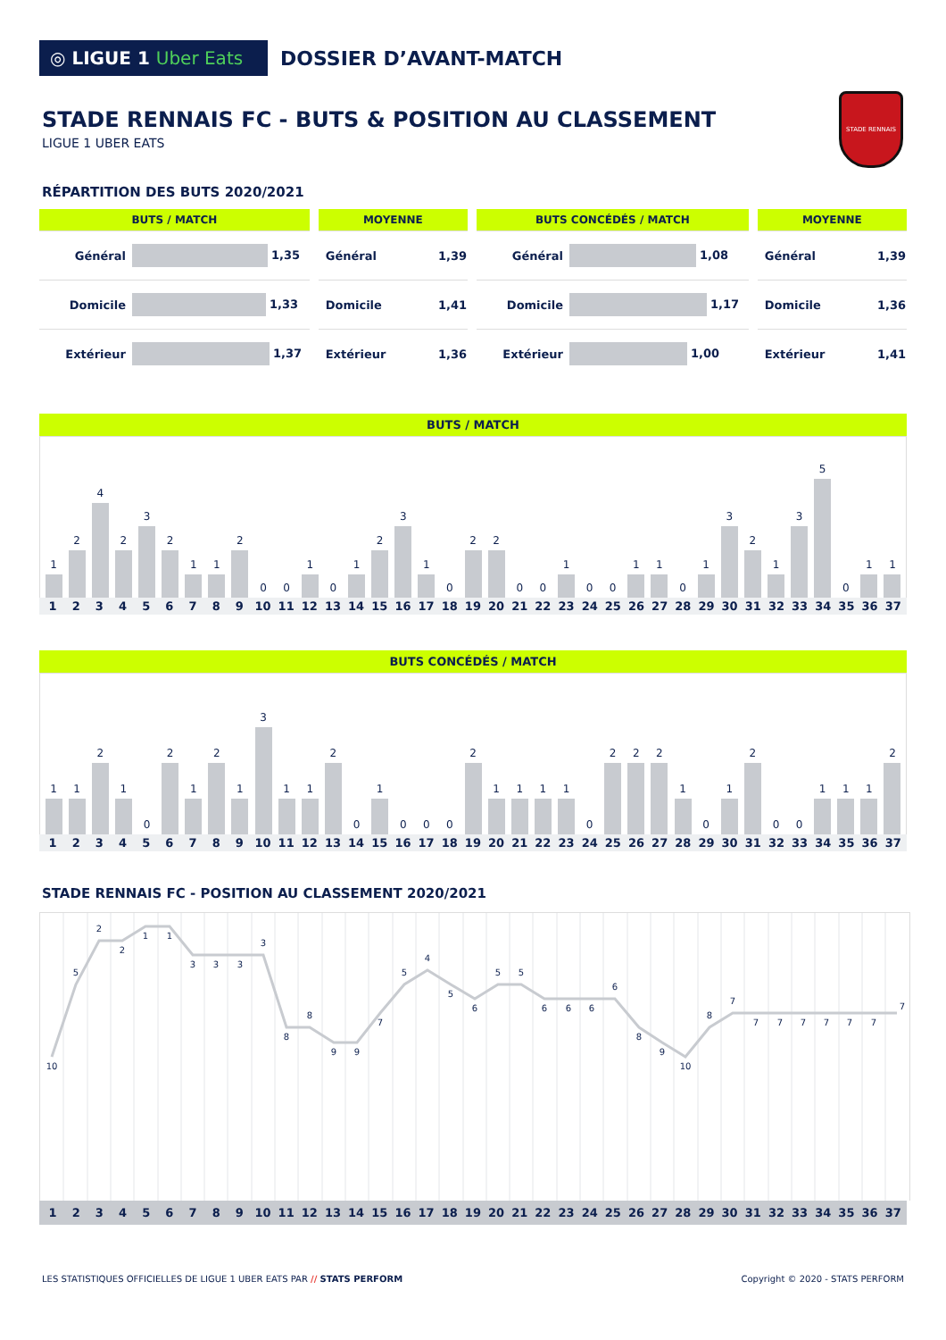◎ LIGUE 1 Uber Eats
DOSSIER D’AVANT-MATCH
STADE RENNAIS
STADE RENNAIS FC - BUTS & POSITION AU CLASSEMENT
LIGUE 1 UBER EATS
RÉPARTITION DES BUTS 2020/2021
| BUTS / MATCH | |
| --- | --- |
| Général | 1,35 |
| Domicile | 1,33 |
| Extérieur | 1,37 |
| MOYENNE | |
| --- | --- |
| Général | 1,39 |
| Domicile | 1,41 |
| Extérieur | 1,36 |
| BUTS CONCÉDÉS / MATCH | |
| --- | --- |
| Général | 1,08 |
| Domicile | 1,17 |
| Extérieur | 1,00 |
| MOYENNE | |
| --- | --- |
| Général | 1,39 |
| Domicile | 1,36 |
| Extérieur | 1,41 |
BUTS / MATCH
1
2
4
2
3
2
1
1
2
0
0
1
0
1
2
3
1
0
2
2
0
0
1
0
0
1
1
0
1
3
2
1
3
5
0
1
1
1 2 3 4 5 6 7 8 9 10 11 12 13 14 15 16 17 18 19 20 21 22 23 24 25 26 27 28 29 30 31 32 33 34 35 36 37
BUTS CONCÉDÉS / MATCH
1
1
2
1
0
2
1
2
1
3
1
1
2
0
1
0
0
0
2
1
1
1
1
0
2
2
2
1
0
1
2
0
0
1
1
1
2
1 2 3 4 5 6 7 8 9 10 11 12 13 14 15 16 17 18 19 20 21 22 23 24 25 26 27 28 29 30 31 32 33 34 35 36 37
STADE RENNAIS FC - POSITION AU CLASSEMENT 2020/2021
10
5
2
2
1
1
3
3
3
3
8
8
9
9
7
5
4
5
6
5
5
6
6
6
6
8
9
10
8
7
7
7
7
7
7
7
7
1 2 3 4 5 6 7 8 9 10 11 12 13 14 15 16 17 18 19 20 21 22 23 24 25 26 27 28 29 30 31 32 33 34 35 36 37
LES STATISTIQUES OFFICIELLES DE LIGUE 1 UBER EATS PAR // STATS PERFORM
Copyright © 2020 - STATS PERFORM